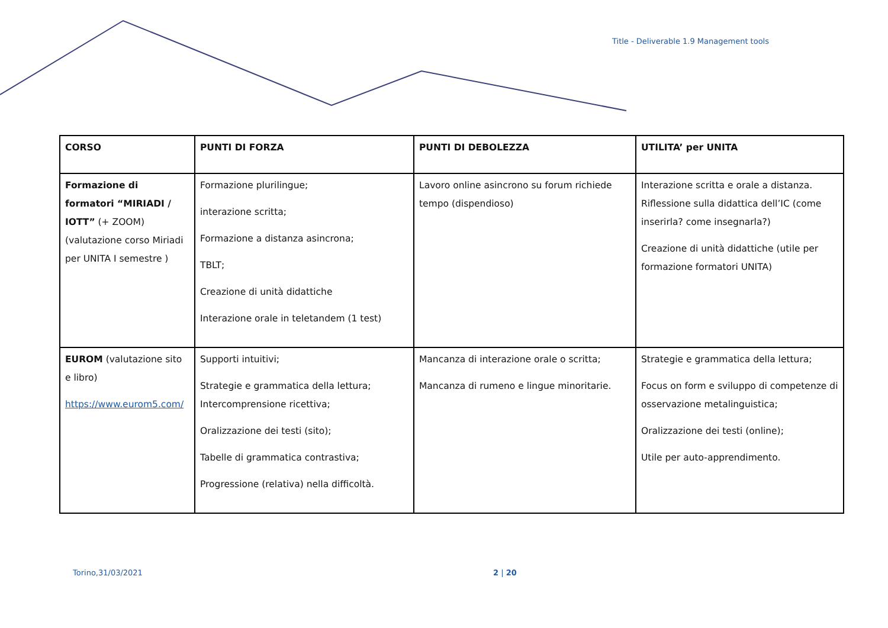Title - Deliverable 1.9 Management tools
| CORSO | PUNTI DI FORZA | PUNTI DI DEBOLEZZA | UTILITA’ per UNITA |
| --- | --- | --- | --- |
| Formazione di formatori “MIRIADI / IOTT” (+ ZOOM) (valutazione corso Miriadi per UNITA I semestre ) | Formazione plurilingue; interazione scritta; Formazione a distanza asincrona; TBLT; Creazione di unità didattiche Interazione orale in teletandem (1 test) | Lavoro online asincrono su forum richiede tempo (dispendioso) | Interazione scritta e orale a distanza. Riflessione sulla didattica dell’IC (come inserirla? come insegnarla?) Creazione di unità didattiche (utile per formazione formatori UNITA) |
| EUROM (valutazione sito e libro) https://www.eurom5.com/ | Supporti intuitivi; Strategie e grammatica della lettura; Intercomprensione ricettiva; Oralizzazione dei testi (sito); Tabelle di grammatica contrastiva; Progressione (relativa) nella difficoltà. | Mancanza di interazione orale o scritta; Mancanza di rumeno e lingue minoritarie. | Strategie e grammatica della lettura; Focus on form e sviluppo di competenze di osservazione metalinguistica; Oralizzazione dei testi (online); Utile per auto-apprendimento. |
Torino,31/03/2021 2 | 20